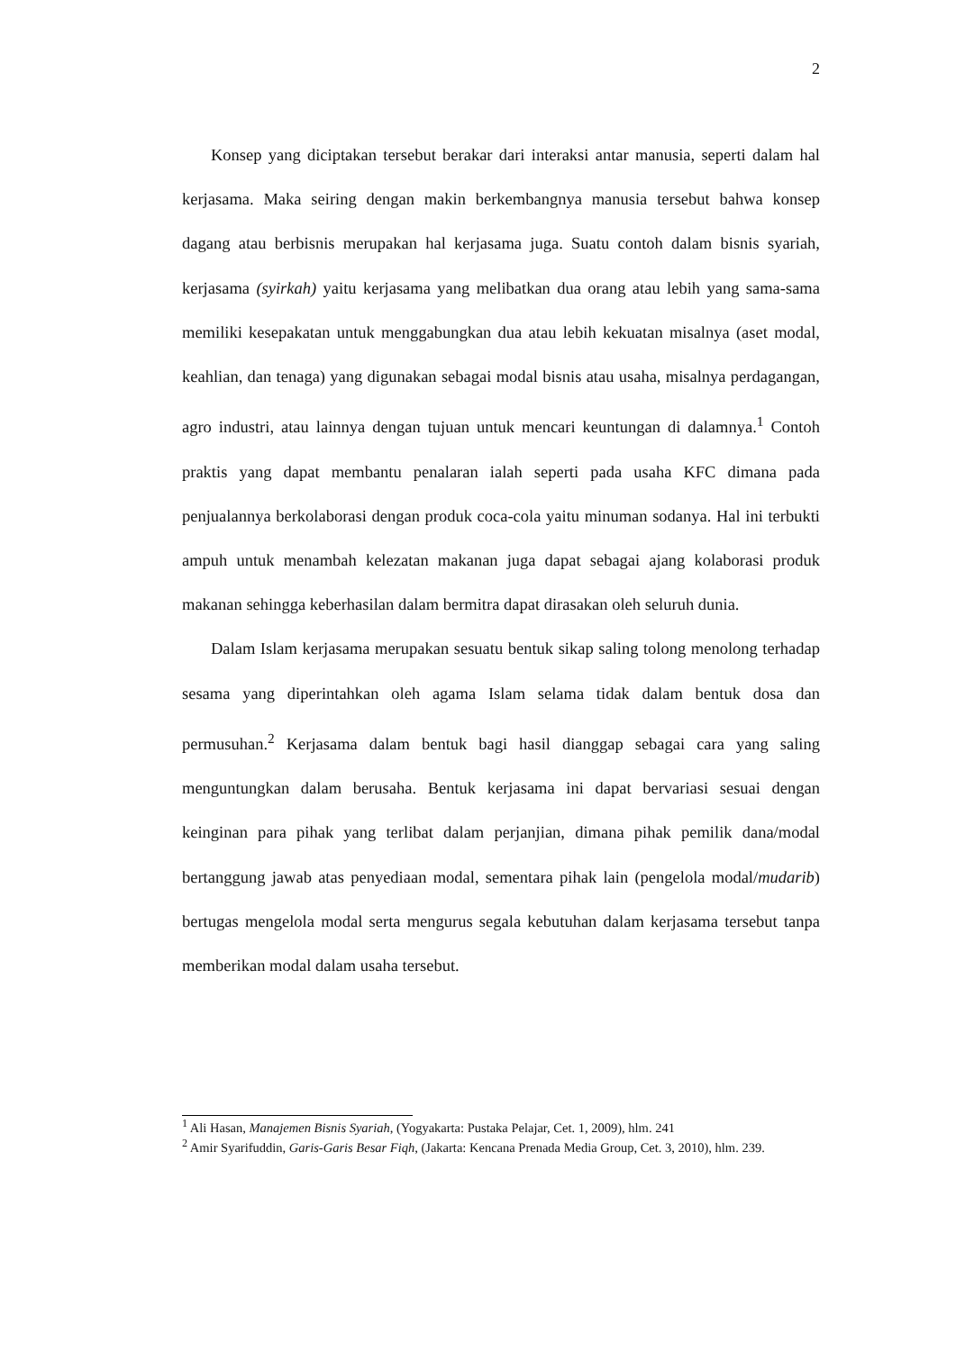2
Konsep yang diciptakan tersebut berakar dari interaksi antar manusia, seperti dalam hal kerjasama. Maka seiring dengan makin berkembangnya manusia tersebut bahwa konsep dagang atau berbisnis merupakan hal kerjasama juga. Suatu contoh dalam bisnis syariah, kerjasama (syirkah) yaitu kerjasama yang melibatkan dua orang atau lebih yang sama-sama memiliki kesepakatan untuk menggabungkan dua atau lebih kekuatan misalnya (aset modal, keahlian, dan tenaga) yang digunakan sebagai modal bisnis atau usaha, misalnya perdagangan, agro industri, atau lainnya dengan tujuan untuk mencari keuntungan di dalamnya.<sup>1</sup> Contoh praktis yang dapat membantu penalaran ialah seperti pada usaha KFC dimana pada penjualannya berkolaborasi dengan produk coca-cola yaitu minuman sodanya. Hal ini terbukti ampuh untuk menambah kelezatan makanan juga dapat sebagai ajang kolaborasi produk makanan sehingga keberhasilan dalam bermitra dapat dirasakan oleh seluruh dunia.
Dalam Islam kerjasama merupakan sesuatu bentuk sikap saling tolong menolong terhadap sesama yang diperintahkan oleh agama Islam selama tidak dalam bentuk dosa dan permusuhan.<sup>2</sup> Kerjasama dalam bentuk bagi hasil dianggap sebagai cara yang saling menguntungkan dalam berusaha. Bentuk kerjasama ini dapat bervariasi sesuai dengan keinginan para pihak yang terlibat dalam perjanjian, dimana pihak pemilik dana/modal bertanggung jawab atas penyediaan modal, sementara pihak lain (pengelola modal/mudarib) bertugas mengelola modal serta mengurus segala kebutuhan dalam kerjasama tersebut tanpa memberikan modal dalam usaha tersebut.
<sup>1</sup> Ali Hasan, Manajemen Bisnis Syariah, (Yogyakarta: Pustaka Pelajar, Cet. 1, 2009), hlm. 241
<sup>2</sup> Amir Syarifuddin, Garis-Garis Besar Fiqh, (Jakarta: Kencana Prenada Media Group, Cet. 3, 2010), hlm. 239.